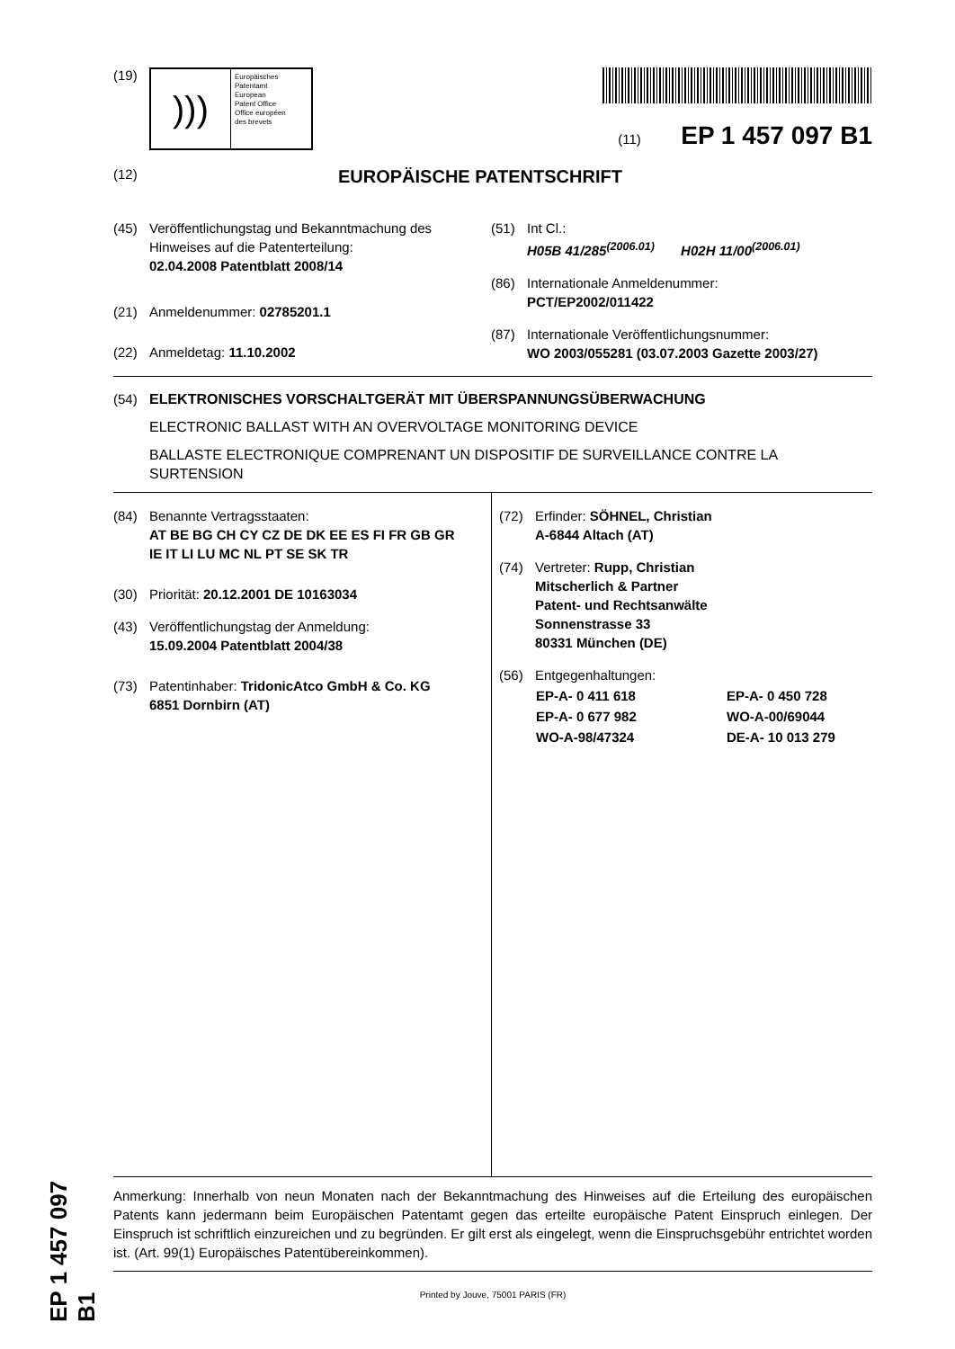(19)
)))
Europäisches
Patentamt
European
Patent Office
Office européen
des brevets
(11) EP 1 457 097 B1
(12) EUROPÄISCHE PATENTSCHRIFT
(45) Veröffentlichungstag und Bekanntmachung des
Hinweises auf die Patenterteilung:
02.04.2008 Patentblatt 2008/14
(21) Anmeldenummer: 02785201.1
(22) Anmeldetag: 11.10.2002
(51) Int Cl.:
H05B 41/285<sup>(2006.01)</sup> H02H 11/00<sup>(2006.01)</sup>
(86) Internationale Anmeldenummer:
PCT/EP2002/011422
(87) Internationale Veröffentlichungsnummer:
WO 2003/055281 (03.07.2003 Gazette 2003/27)
(54) ELEKTRONISCHES VORSCHALTGERÄT MIT ÜBERSPANNUNGSÜBERWACHUNG
ELECTRONIC BALLAST WITH AN OVERVOLTAGE MONITORING DEVICE
BALLASTE ELECTRONIQUE COMPRENANT UN DISPOSITIF DE SURVEILLANCE CONTRE LA SURTENSION
(84) Benannte Vertragsstaaten:
AT BE BG CH CY CZ DE DK EE ES FI FR GB GR
IE IT LI LU MC NL PT SE SK TR
(30) Priorität: 20.12.2001 DE 10163034
(43) Veröffentlichungstag der Anmeldung:
15.09.2004 Patentblatt 2004/38
(73) Patentinhaber: TridonicAtco GmbH & Co. KG
6851 Dornbirn (AT)
(72) Erfinder: SÖHNEL, Christian
A-6844 Altach (AT)
(74) Vertreter: Rupp, Christian
Mitscherlich & Partner
Patent- und Rechtsanwälte
Sonnenstrasse 33
80331 München (DE)
(56) Entgegenhaltungen:
| EP-A- 0 411 618 | EP-A- 0 450 728 |
| EP-A- 0 677 982 | WO-A-00/69044 |
| WO-A-98/47324 | DE-A- 10 013 279 |
Anmerkung: Innerhalb von neun Monaten nach der Bekanntmachung des Hinweises auf die Erteilung des europäischen Patents kann jedermann beim Europäischen Patentamt gegen das erteilte europäische Patent Einspruch einlegen. Der Einspruch ist schriftlich einzureichen und zu begründen. Er gilt erst als eingelegt, wenn die Einspruchsgebühr entrichtet worden ist. (Art. 99(1) Europäisches Patentübereinkommen).
Printed by Jouve, 75001 PARIS (FR)
EP 1 457 097 B1